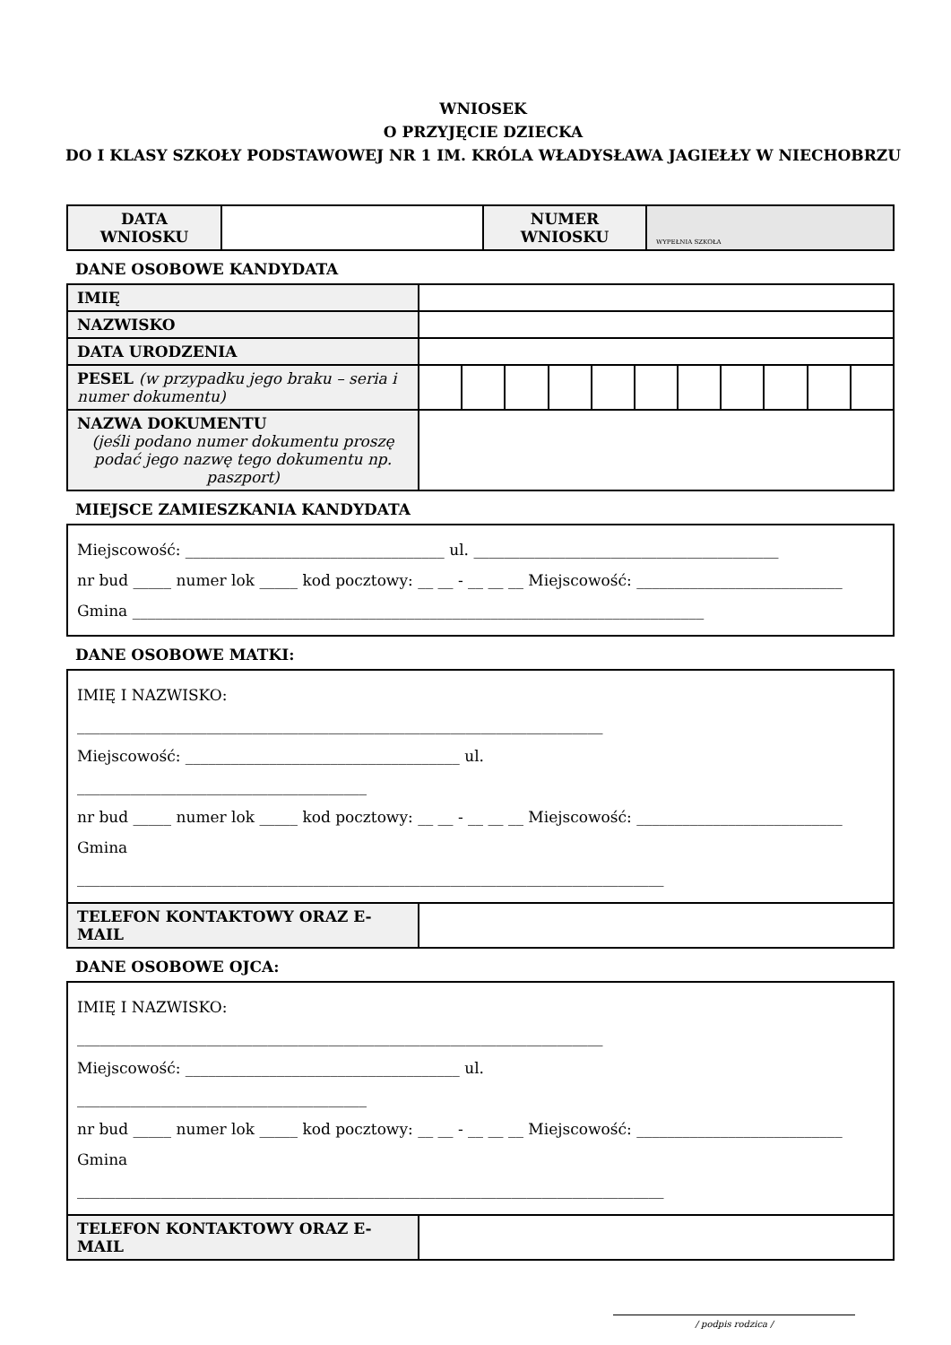WNIOSEK
O PRZYJĘCIE DZIECKA
DO I KLASY SZKOŁY PODSTAWOWEJ NR 1 IM. KRÓLA WŁADYSŁAWA JAGIEŁŁY W NIECHOBRZU
| DATA WNIOSKU | | NUMER WNIOSKU | WYPEŁNIA SZKOŁA |
DANE OSOBOWE KANDYDATA
| IMIĘ | | | | | | | | | | | |
| NAZWISKO | | | | | | | | | | | |
| DATA URODZENIA | | | | | | | | | | | |
| PESEL (w przypadku jego braku – seria i numer dokumentu) | | | | | | | | | | | |
| NAZWA DOKUMENTU (jeśli podano numer dokumentu proszę podać jego nazwę tego dokumentu np. paszport) | | | | | | | | | | | |
MIEJSCE ZAMIESZKANIA KANDYDATA
Miejscowość: __________________________________ ul. ________________________________________
nr bud _____ numer lok _____ kod pocztowy: __ __ - __ __ __ Miejscowość: ___________________________
Gmina ___________________________________________________________________________
DANE OSOBOWE MATKI:
IMIĘ I NAZWISKO:
_____________________________________________________________________
Miejscowość: ____________________________________ ul.
______________________________________
nr bud _____ numer lok _____ kod pocztowy: __ __ - __ __ __ Miejscowość: ___________________________
Gmina
_____________________________________________________________________________
| TELEFON KONTAKTOWY ORAZ E-MAIL | |
DANE OSOBOWE OJCA:
IMIĘ I NAZWISKO:
_____________________________________________________________________
Miejscowość: ____________________________________ ul.
______________________________________
nr bud _____ numer lok _____ kod pocztowy: __ __ - __ __ __ Miejscowość: ___________________________
Gmina
_____________________________________________________________________________
| TELEFON KONTAKTOWY ORAZ E-MAIL | |
/ podpis rodzica /